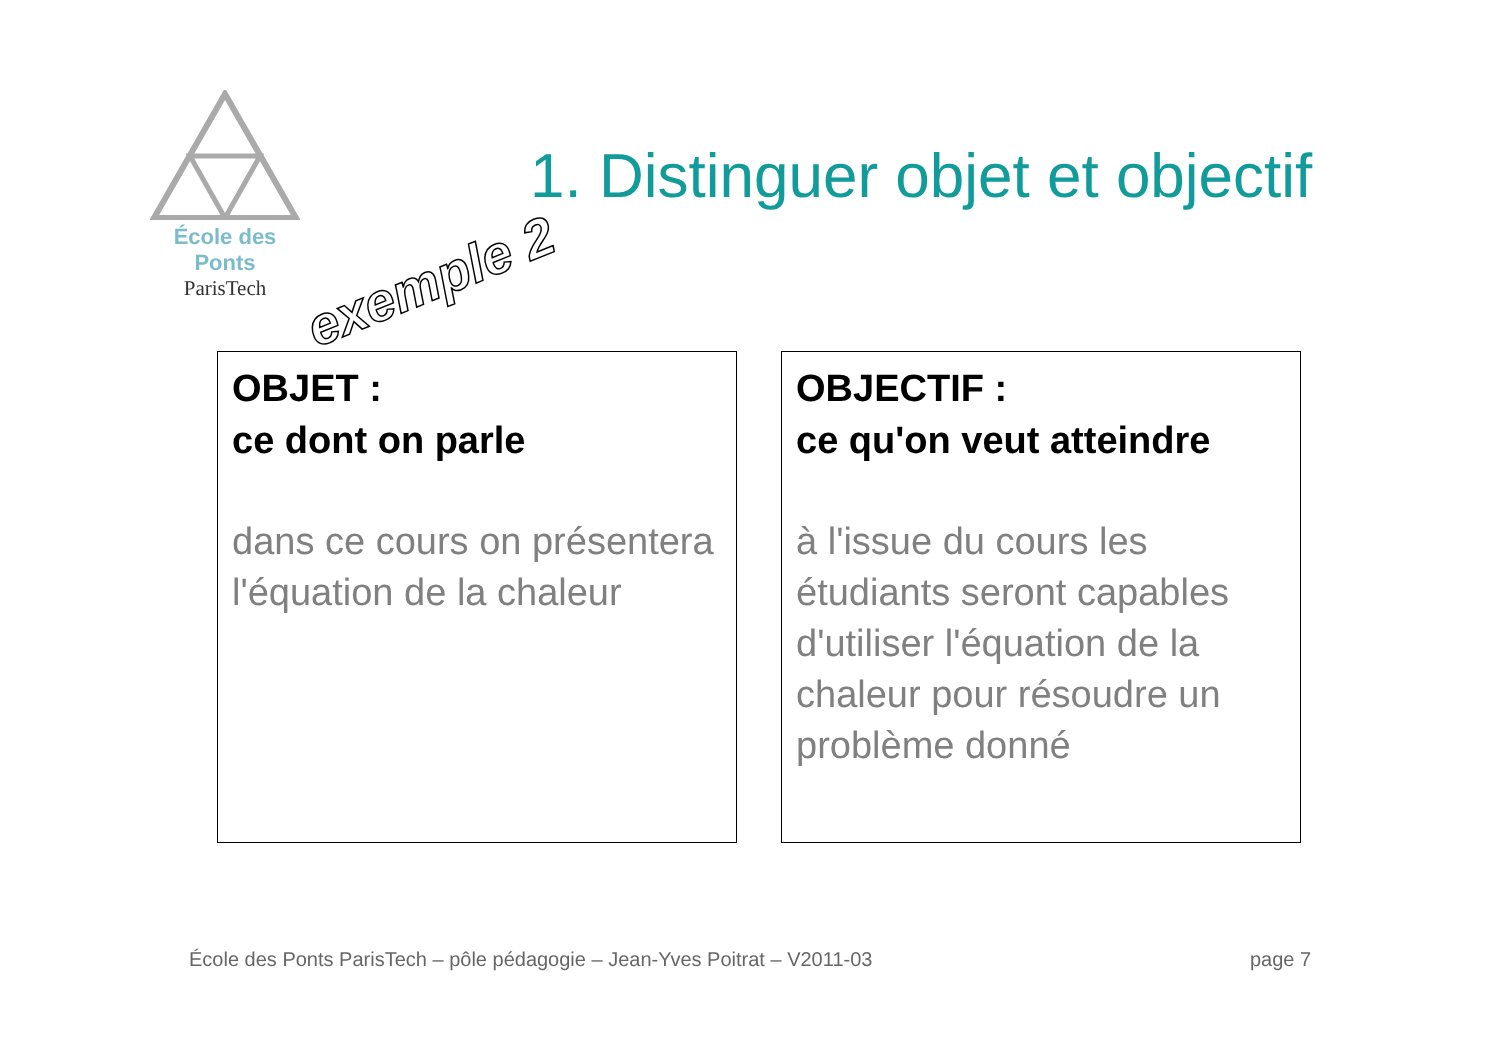École des Ponts
ParisTech
1. Distinguer objet et objectif
exemple 2
OBJET :
ce dont on parle
dans ce cours on présentera l'équation de la chaleur
OBJECTIF :
ce qu'on veut atteindre
à l'issue du cours les étudiants seront capables d'utiliser l'équation de la chaleur pour résoudre un problème donné
École des Ponts ParisTech – pôle pédagogie – Jean-Yves Poitrat – V2011-03
page 7